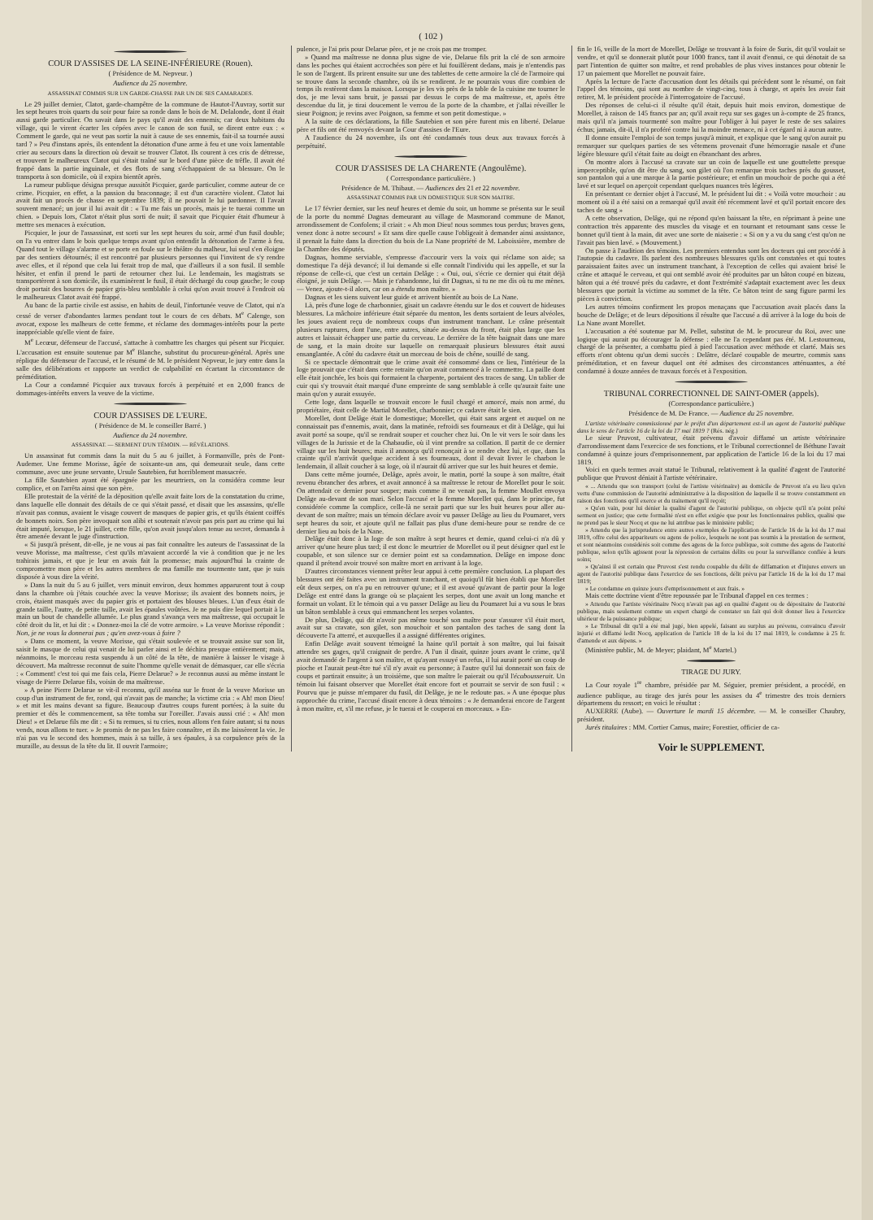( 102 )
COUR D'ASSISES DE LA SEINE-INFÉRIEURE (Rouen).
( Présidence de M. Nepveur. )
Audience du 25 novembre.
ASSASSINAT COMMIS SUR UN GARDE-CHASSE PAR UN DE SES CAMARADES.
Le 29 juillet dernier, Clatot, garde-champêtre de la commune de Hautot-l'Auvray, sortit sur les sept heures trois quarts du soir pour faire sa ronde dans le bois de M. Delalonde, dont il était aussi garde particulier. On savait dans le pays qu'il avait des ennemis; car deux habitans du village, qui le virent écarter les cépées avec le canon de son fusil, se dirent entre eux : « Comment le garde, qui ne veut pas sortir la nuit à cause de ses ennemis, fait-il sa tournée aussi tard ? » Peu d'instans après, ils entendent la détonation d'une arme à feu et une voix lamentable crier au secours dans la direction où devait se trouver Clatot. Ils courent à ces cris de détresse, et trouvent le malheureux Clatot qui s'était traîné sur le bord d'une pièce de trêfle. Il avait été frappé dans la partie inguinale, et des flots de sang s'échappaient de sa blessure. On le transporta à son domicile, où il expira bientôt après.
La rumeur publique désigna presque aussitôt Picquier, garde particulier, comme auteur de ce crime. Picquier, en effet, a la passion du braconnage; il est d'un caractère violent. Clatot lui avait fait un procès de chasse en septembre 1839; il ne pouvait le lui pardonner. Il l'avait souvent menacé; un jour il lui avait dit : « Tu me fais un procès, mais je te tuerai comme un chien. » Depuis lors, Clatot n'était plus sorti de nuit; il savait que Picquier était d'humeur à mettre ses menaces à exécution.
Picquier, le jour de l'assassinat, est sorti sur les sept heures du soir, armé d'un fusil double; on l'a vu entrer dans le bois quelque temps avant qu'on entendit la détonation de l'arme à feu. Quand tout le village s'alarme et se porte en foule sur le théâtre du malheur, lui seul s'en éloigne par des sentiers détournés; il est rencontré par plusieurs personnes qui l'invitent de s'y rendre avec elles, et il répond que cela lui ferait trop de mal, que d'ailleurs il a son fusil. Il semble hésiter, et enfin il prend le parti de retourner chez lui. Le lendemain, les magistrats se transportèrent à son domicile, ils examinèrent le fusil, il était déchargé du coup gauche; le coup droit portait des bourres de papier gris-bleu semblable à celui qu'on avait trouvé à l'endroit où le malheureux Clatot avait été frappé.
Au banc de la partie civile est assise, en habits de deuil, l'infortunée veuve de Clatot, qui n'a cessé de verser d'abondantes larmes pendant tout le cours de ces débats. M<sup>e</sup> Calenge, son avocat, expose les malheurs de cette femme, et réclame des dommages-intérêts pour la perte inappréciable qu'elle vient de faire.
M<sup>e</sup> Lecœur, défenseur de l'accusé, s'attache à combattre les charges qui pèsent sur Picquier. L'accusation est ensuite soutenue par M<sup>e</sup> Blanche, substitut du procureur-général. Après une réplique du défenseur de l'accusé, et le résumé de M. le président Nepveur, le jury entre dans la salle des délibérations et rapporte un verdict de culpabilité en écartant la circonstance de préméditation.
La Cour a condamné Picquier aux travaux forcés à perpétuité et en 2,000 francs de dommages-intérêts envers la veuve de la victime.
COUR D'ASSISES DE L'EURE.
( Présidence de M. le conseiller Barré. )
Audience du 24 novembre.
ASSASSINAT. — SERMENT D'UN TÉMOIN. — RÉVÉLATIONS.
Un assassinat fut commis dans la nuit du 5 au 6 juillet, à Formanville, près de Pont-Audemer. Une femme Morisse, âgée de soixante-un ans, qui demeurait seule, dans cette commune, avec une jeune servante, Ursule Sautebien, fut horriblement massacrée.
La fille Sautebien ayant été épargnée par les meurtriers, on la considéra comme leur complice, et on l'arrêta ainsi que son père.
Elle protestait de la vérité de la déposition qu'elle avait faite lors de la constatation du crime, dans laquelle elle donnait des détails de ce qui s'était passé, et disait que les assassins, qu'elle n'avait pas connus, avaient le visage couvert de masques de papier gris, et qu'ils étaient coiffés de bonnets noirs. Son père invoquait son alibi et soutenait n'avoir pas pris part au crime qui lui était imputé, lorsque, le 21 juillet, cette fille, qu'on avait jusqu'alors tenue au secret, demanda à être amenée devant le juge d'instruction.
« Si jusqu'à présent, dit-elle, je ne vous ai pas fait connaître les auteurs de l'assassinat de la veuve Morisse, ma maîtresse, c'est qu'ils m'avaient accordé la vie à condition que je ne les trahirais jamais, et que je leur en avais fait la promesse; mais aujourd'hui la crainte de compromettre mon père et les autres membres de ma famille me tourmente tant, que je suis disposée à vous dire la vérité.
» Dans la nuit du 5 au 6 juillet, vers minuit environ, deux hommes apparurent tout à coup dans la chambre où j'étais couchée avec la veuve Morisse; ils avaient des bonnets noirs, je crois, étaient masqués avec du papier gris et portaient des blouses bleues. L'un d'eux était de grande taille, l'autre, de petite taille, avait les épaules voûtées. Je ne puis dire lequel portait à la main un bout de chandelle allumée. Le plus grand s'avança vers ma maîtresse, qui occupait le côté droit du lit, et lui dit : « Donnez-moi la clé de votre armoire. » La veuve Morisse répondit : Non, je ne vous la donnerai pas ; qu'en avez-vous à faire ?
» Dans ce moment, la veuve Morisse, qui s'était soulevée et se trouvait assise sur son lit, saisit le masque de celui qui venait de lui parler ainsi et le déchira presque entièrement; mais, néanmoins, le morceau resta suspendu à un côté de la tête, de manière à laisser le visage à découvert. Ma maîtresse reconnut de suite l'homme qu'elle venait de démasquer, car elle s'écria : « Comment! c'est toi qui me fais cela, Pierre Delarue? » Je reconnus aussi au même instant le visage de Pierre Delarue fils, voisin de ma maîtresse.
» A peine Pierre Delarue se vit-il reconnu, qu'il asséna sur le front de la veuve Morisse un coup d'un instrument de fer, rond, qui n'avait pas de manche; la victime cria : « Ah! mon Dieu! » et mit les mains devant sa figure. Beaucoup d'autres coups furent portées; à la suite du premier et dès le commencement, sa tête tomba sur l'oreiller. J'avais aussi crié : « Ah! mon Dieu! » et Delarue fils me dit : « Si tu remues, si tu cries, nous allons t'en faire autant; si tu nous vends, nous allons te tuer. » Je promis de ne pas les faire connaître, et ils me laissèrent la vie. Je n'ai pas vu le second des hommes, mais à sa taille, à ses épaules, à sa corpulence près de la muraille, au dessus de la tête du lit. Il ouvrit l'armoire;
pulence, je l'ai pris pour Delarue père, et je ne crois pas me tromper.
» Quand ma maîtresse ne donna plus signe de vie, Delarue fils prit la clé de son armoire dans les poches qui étaient accrochées son père et lui fouillèrent dedans, mais je n'entendis pas le son de l'argent. Ils prirent ensuite sur une des tablettes de cette armoire la clé de l'armoire qui se trouve dans la seconde chambre, où ils se rendirent. Je ne pourrais vous dire combien de temps ils restèrent dans la maison. Lorsque je les vis près de la table de la cuisine me tourner le dos, je me levai sans bruit, je passai par dessus le corps de ma maîtresse, et, après être descendue du lit, je tirai doucement le verrou de la porte de la chambre, et j'allai réveiller le sieur Poignon; je revins avec Poignon, sa femme et son petit domestique. »
A la suite de ces déclarations, la fille Sautebien et son père furent mis en liberté. Delarue père et fils ont été renvoyés devant la Cour d'assises de l'Eure.
A l'audience du 24 novembre, ils ont été condamnés tous deux aux travaux forcés à perpétuité.
COUR D'ASSISES DE LA CHARENTE (Angoulême).
( Correspondance particulière. )
Présidence de M. Thibaut. — Audiences des 21 et 22 novembre.
ASSASSINAT COMMIS PAR UN DOMESTIQUE SUR SON MAITRE.
Le 17 février dernier, sur les neuf heures et demie du soir, un homme se présenta sur le seuil de la porte du nommé Dagnas demeurant au village de Masmorand commune de Manot, arrondissement de Confolens; il criait : « Ah mon Dieu! nous sommes tous perdus; braves gens, venez donc à notre secours! » Et sans dire quelle cause l'obligeait à demander ainsi assistance, il prenait la fuite dans la direction du bois de La Nane propriété de M. Laboissière, membre de la Chambre des députés.
Dagnas, homme serviable, s'empresse d'accourir vers la voix qui réclame son aide; sa domestique l'a déjà devancé; il lui demande si elle connaît l'individu qui les appelle, et sur la réponse de celle-ci, que c'est un certain Delâge : « Oui, oui, s'écrie ce dernier qui était déjà éloigné, je suis Delâge. — Mais je t'abandonne, lui dit Dagnas, si tu ne me dis où tu me mènes. — Venez, ajoute-t-il alors, car on a étendu mon maître. »
Dagnas et les siens suivent leur guide et arrivent bientôt au bois de La Nane.
Là, près d'une loge de charbonnier, gisait un cadavre étendu sur le dos et couvert de hideuses blessures. La mâchoire inférieure était séparée du menton, les dents sortaient de leurs alvéoles, les joues avaient reçu de nombreux coups d'un instrument tranchant. Le crâne présentait plusieurs ruptures, dont l'une, entre autres, située au-dessus du front, était plus large que les autres et laissait échapper une partie du cerveau. Le derrière de la tête baignait dans une mare de sang, et la main droite sur laquelle on remarquait plusieurs blessures était aussi ensanglantée. A côté du cadavre était un morceau de bois de chêne, souillé de sang.
Si ce spectacle démontrait que le crime avait été consommé dans ce lieu, l'intérieur de la loge prouvait que c'était dans cette retraite qu'on avait commencé à le commettre. La paille dont elle était jonchée, les bois qui formaient la charpente, portaient des traces de sang. Un tablier de cuir qui s'y trouvait était marqué d'une empreinte de sang semblable à celle qu'aurait faite une main qu'on y aurait essuyée.
Cette loge, dans laquelle se trouvait encore le fusil chargé et amorcé, mais non armé, du propriétaire, était celle de Martial Morellet, charbonnier; ce cadavre était le sien.
Morellet, dont Delâge était le domestique; Morellet, qui était sans argent et auquel on ne connaissait pas d'ennemis, avait, dans la matinée, refroidi ses fourneaux et dit à Delâge, qui lui avait porté sa soupe, qu'il se rendrait souper et coucher chez lui. On le vit vers le soir dans les villages de la Jurissie et de la Chabaudie, où il vint prendre sa collation. Il partit de ce dernier village sur les huit heures; mais il annonça qu'il renonçait à se rendre chez lui, et que, dans la crainte qu'il n'arrivât quelque accident à ses fourneaux, dont il devait livrer le charbon le lendemain, il allait coucher à sa loge, où il n'aurait dû arriver que sur les huit heures et demie.
Dans cette même journée, Delâge, après avoir, le matin, porté la soupe à son maître, était revenu ébrancher des arbres, et avait annoncé à sa maîtresse le retour de Morellet pour le soir. On attendait ce dernier pour souper; mais comme il ne venait pas, la femme Moullet envoya Delâge au-devant de son mari. Selon l'accusé et la femme Morellet qui, dans le principe, fut considérée comme la complice, celle-là ne serait parti que sur les huit heures pour aller au-devant de son maître; mais un témoin déclare avoir vu passer Delâge au lieu du Poumaret, vers sept heures du soir, et ajoute qu'il ne fallait pas plus d'une demi-heure pour se rendre de ce dernier lieu au bois de la Nane.
Delâge était donc à la loge de son maître à sept heures et demie, quand celui-ci n'a dû y arriver qu'une heure plus tard; il est donc le meurtrier de Morellet ou il peut désigner quel est le coupable, et son silence sur ce dernier point est sa condamnation. Delâge en impose donc quand il prétend avoir trouvé son maître mort en arrivant à la loge.
D'autres circonstances viennent prêter leur appui à cette première conclusion. La plupart des blessures ont été faites avec un instrument tranchant, et quoiqu'il fût bien établi que Morellet eût deux serpes, on n'a pu en retrouver qu'une; et il est avoué qu'avant de partir pour la loge Delâge est entré dans la grange où se plaçaient les serpes, dont une avait un long manche et formait un volant. Et le témoin qui a vu passer Delâge au lieu du Poumaret lui a vu sous le bras un bâton semblable à ceux qui emmanchent les serpes volantes.
De plus, Delâge, qui dit n'avoir pas même touché son maître pour s'assurer s'il était mort, avait sur sa cravate, son gilet, son mouchoir et son pantalon des taches de sang dont la découverte l'a atterré, et auxquelles il a assigné différentes origines.
Enfin Delâge avait souvent témoigné la haine qu'il portait à son maître, qui lui faisait attendre ses gages, qu'il craignait de perdre. A l'un il disait, quinze jours avant le crime, qu'il avait demandé de l'argent à son maître, et qu'ayant essuyé un refus, il lui aurait porté un coup de pioche et l'aurait peut-être tué s'il n'y avait eu personne; à l'autre qu'il lui donnerait son faix de coups et partirait ensuite; à un troisième, que son maître le paierait ou qu'il l'écabousserait. Un témoin lui faisant observer que Morellet était encore fort et pourrait se servir de son fusil : « Pourvu que je puisse m'emparer du fusil, dit Delâge, je ne le redoute pas. » A une époque plus rapprochée du crime, l'accusé disait encore à deux témoins : « Je demanderai encore de l'argent à mon maître, et, s'il me refuse, je le tuerai et le couperai en morceaux. » En-
fin le 16, veille de la mort de Morellet, Delâge se trouvant à la foire de Suris, dit qu'il voulait se vendre, et qu'il se donnerait plutôt pour 1000 francs, tant il avait d'ennui, ce qui dénotait de sa part l'intention de quitter son maître, et rend probables de plus vives instances pour obtenir le 17 un paiement que Morellet ne pouvait faire.
Après la lecture de l'acte d'accusation dont les détails qui précèdent sont le résumé, on fait l'appel des témoins, qui sont au nombre de vingt-cinq, tous à charge, et après les avoir fait retirer, M. le président procède à l'interrogatoire de l'accusé.
Des réponses de celui-ci il résulte qu'il était, depuis huit mois environ, domestique de Morellet, à raison de 145 francs par an; qu'il avait reçu sur ses gages un à-compte de 25 francs, mais qu'il n'a jamais tourmenté son maître pour l'obliger à lui payer le reste de ses salaires échus; jamais, dit-il, il n'a proféré contre lui la moindre menace, ni à cet égard ni à aucun autre.
Il donne ensuite l'emploi de son temps jusqu'à minuit, et explique que le sang qu'on aurait pu remarquer sur quelques parties de ses vêtemens provenait d'une hémorragie nasale et d'une légère blessure qu'il s'était faite au doigt en ébranchant des arbres.
On montre alors à l'accusé sa cravate sur un coin de laquelle est une gouttelette presque imperceptible, qu'on dit être du sang, son gilet où l'on remarque trois taches près du gousset, son pantalon qui a une marque à la partie postérieure; et enfin un mouchoir de poche qui a été lavé et sur lequel on aperçoit cependant quelques nuances très légères.
En présentant ce dernier objet à l'accusé, M. le président lui dit : « Voilà votre mouchoir : au moment où il a été saisi on a remarqué qu'il avait été récemment lavé et qu'il portait encore des taches de sang »
A cette observation, Delâge, qui ne répond qu'en baissant la tête, en réprimant à peine une contraction très apparente des muscles du visage et en tournant et retournant sans cesse le bonnet qu'il tient à la main, dit avec une sorte de niaiserie : « Si on y a vu du sang c'est qu'on ne l'avait pas bien lavé. » (Mouvement.)
On passe à l'audition des témoins. Les premiers entendus sont les docteurs qui ont procédé à l'autopsie du cadavre. Ils parlent des nombreuses blessures qu'ils ont constatées et qui toutes paraissaient faites avec un instrument tranchant, à l'exception de celles qui avaient brisé le crâne et attaqué le cerveau, et qui ont semblé avoir été produites par un bâton coupé en bizeau, bâton qui a été trouvé près du cadavre, et dont l'extrémité s'adaptait exactement avec les deux blessures que portait la victime au sommet de la tête. Ce bâton teint de sang figure parmi les pièces à conviction.
Les autres témoins confirment les propos menaçans que l'accusation avait placés dans la bouche de Delâge; et de leurs dépositions il résulte que l'accusé a dû arriver à la loge du bois de La Nane avant Morellet.
L'accusation a été soutenue par M. Pellet, substitut de M. le procureur du Roi, avec une logique qui aurait pu décourager la défense : elle ne l'a cependant pas été. M. Lestourneau, chargé de la présenter, a combattu pied à pied l'accusation avec méthode et clarté. Mais ses efforts n'ont obtenu qu'un demi succès : Delâtre, déclaré coupable de meurtre, commis sans préméditation, et en faveur duquel ont été admises des circonstances atténuantes, a été condamné à douze années de travaux forcés et à l'exposition.
TRIBUNAL CORRECTIONNEL DE SAINT-OMER (appels).
(Correspondance particulière.)
Présidence de M. De France. — Audience du 25 novembre.
L'artiste vétérinaire commissionné par le préfet d'un département est-il un agent de l'autorité publique dans le sens de l'article 16 de la loi du 17 mai 1819 ? (Rés. nég.)
Le sieur Pruvost, cultivateur, était prévenu d'avoir diffamé un artiste vétérinaire d'arrondissement dans l'exercice de ses fonctions, et le Tribunal correctionnel de Béthune l'avait condamné à quinze jours d'emprisonnement, par application de l'article 16 de la loi du 17 mai 1819.
Voici en quels termes avait statué le Tribunal, relativement à la qualité d'agent de l'autorité publique que Pruvost déniait à l'artiste vétérinaire.
« ... Attendu que son transport (celui de l'artiste vétérinaire) au domicile de Pruvost n'a eu lieu qu'en vertu d'une commission de l'autorité administrative à la disposition de laquelle il se trouve constamment en raison des fonctions qu'il exerce et du traitement qu'il reçoit;
» Qu'en vain, pour lui dénier la qualité d'agent de l'autorité publique, on objecte qu'il n'a point prêté serment en justice; que cette formalité n'est en effet exigée que pour les fonctionnaires publics, qualité que ne prend pas le sieur Nocq et que ne lui attribue pas le ministère public;
» Attendu que la jurisprudence entre autres exemples de l'application de l'article 16 de la loi du 17 mai 1819, offre celui des appariteurs ou agens de police, lesquels ne sont pas soumis à la prestation de serment, et sont néanmoins considérés soit comme des agens de la force publique, soit comme des agens de l'autorité publique, selon qu'ils agissent pour la répression de certains délits ou pour la surveillance confiée à leurs soins;
» Qu'ainsi il est certain que Pruvost s'est rendu coupable du délit de diffamation et d'injures envers un agent de l'autorité publique dans l'exercice de ses fonctions, délit prévu par l'article 16 de la loi du 17 mai 1819;
» Le condamne en quinze jours d'emprisonnement et aux frais. »
Mais cette doctrine vient d'être repoussée par le Tribunal d'appel en ces termes :
» Attendu que l'artiste vétérinaire Nocq n'avait pas agi en qualité d'agent ou de dépositaire de l'autorité publique, mais seulement comme un expert chargé de constater un fait qui doit donner lieu à l'exercice ultérieur de la puissance publique;
» Le Tribunal dit qu'il a été mal jugé, bien appelé, faisant au surplus au prévenu, convaincu d'avoir injurié et diffamé ledit Nocq, application de l'article 18 de la loi du 17 mai 1819, le condamne à 25 fr. d'amende et aux dépens. »
(Ministère public, M. de Meyer; plaidant, M<sup>e</sup> Martel.)
TIRAGE DU JURY.
La Cour royale 1<sup>re</sup> chambre, présidée par M. Séguier, premier président, a procédé, en audience publique, au tirage des jurés pour les assises du 4<sup>e</sup> trimestre des trois derniers départemens du ressort; en voici le résultat :
AUXERRE (Aube). — Ouverture le mardi 15 décembre. — M. le conseiller Chaubry, président.
Jurés titulaires : MM. Cortier Camus, maire; Forestier, officier de ca-
Voir le SUPPLEMENT.